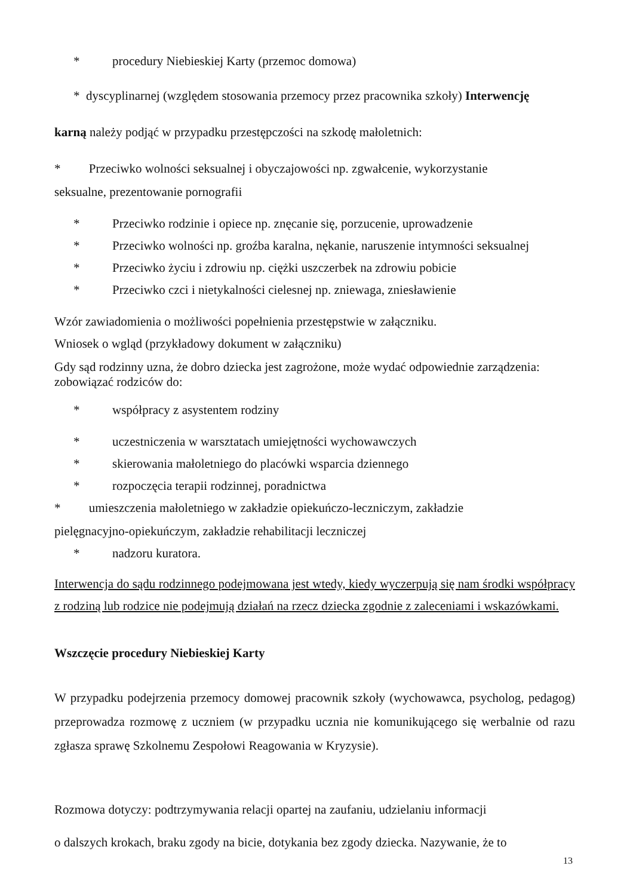* procedury Niebieskiej Karty (przemoc domowa)
* dyscyplinarnej (względem stosowania przemocy przez pracownika szkoły) Interwencję
karną należy podjąć w przypadku przestępczości na szkodę małoletnich:
* Przeciwko wolności seksualnej i obyczajowości np. zgwałcenie, wykorzystanie
seksualne, prezentowanie pornografii
* Przeciwko rodzinie i opiece np. znęcanie się, porzucenie, uprowadzenie
* Przeciwko wolności np. groźba karalna, nękanie, naruszenie intymności seksualnej
* Przeciwko życiu i zdrowiu np. ciężki uszczerbek na zdrowiu pobicie
* Przeciwko czci i nietykalności cielesnej np. zniewaga, zniesławienie
Wzór zawiadomienia o możliwości popełnienia przestępstwie w załączniku.
Wniosek o wgląd (przykładowy dokument w załączniku)
Gdy sąd rodzinny uzna, że dobro dziecka jest zagrożone, może wydać odpowiednie zarządzenia:
zobowiązać rodziców do:
* współpracy z asystentem rodziny
* uczestniczenia w warsztatach umiejętności wychowawczych
* skierowania małoletniego do placówki wsparcia dziennego
* rozpoczęcia terapii rodzinnej, poradnictwa
* umieszczenia małoletniego w zakładzie opiekuńczo-leczniczym, zakładzie
pielęgnacyjno-opiekuńczym, zakładzie rehabilitacji leczniczej
* nadzoru kuratora.
Interwencja do sądu rodzinnego podejmowana jest wtedy, kiedy wyczerpują się nam środki współpracy z rodziną lub rodzice nie podejmują działań na rzecz dziecka zgodnie z zaleceniami i wskazówkami.
Wszczęcie procedury Niebieskiej Karty
W przypadku podejrzenia przemocy domowej pracownik szkoły (wychowawca, psycholog, pedagog) przeprowadza rozmowę z uczniem (w przypadku ucznia nie komunikującego się werbalnie od razu zgłasza sprawę Szkolnemu Zespołowi Reagowania w Kryzysie).
Rozmowa dotyczy: podtrzymywania relacji opartej na zaufaniu, udzielaniu informacji
o dalszych krokach, braku zgody na bicie, dotykania bez zgody dziecka. Nazywanie, że to
13